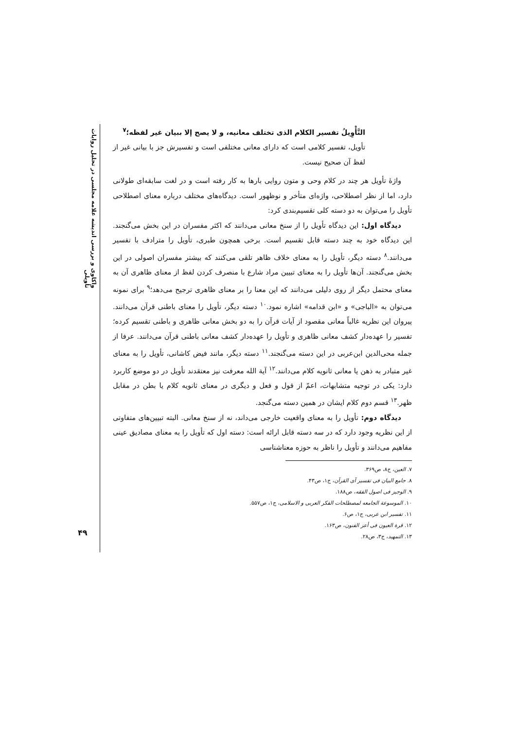واکاوی و بررسی اندیشه علامه مجلسی در تحلیل روایات تأویلی
۴۹
التَّأْوِيلُ تفسير الكلام الذی تختلف معانيه، و لا يصح إلا ببيان غير لفظه؛<sup>۷</sup>
تأویل، تفسیر کلامی است که دارای معانی مختلفی است و تفسیرش جز با بیانی غیر از لفظ آن صحیح نیست.
واژهٔ تأویل هر چند در کلام وحی و متون روایی بارها به کار رفته است و در لغت سابقه‌ای طولانی دارد، اما از نظر اصطلاحی، واژه‌ای متأخر و نوظهور است. دیدگاه‌های مختلف درباره معنای اصطلاحی تأویل را می‌توان به دو دسته کلی تقسیم‌بندی کرد:
دیدگاه اول: این دیدگاه تأویل را از سنخ معانی می‌دانند که اکثر مفسران در این بخش می‌گنجند. این دیدگاه خود به چند دسته قابل تقسیم است. برخی همچون طبری، تأویل را مترادف با تفسیر می‌دانند.<sup>۸</sup> دسته دیگر، تأویل را به معنای خلاف ظاهر تلقی می‌کنند که بیشتر مفسران اصولی در این بخش می‌گنجند. آن‌ها تأویل را به معنای تبیین مراد شارع با منصرف کردن لفظ از معنای ظاهری آن به معنای محتمل دیگر از روی دلیلی می‌دانند که این معنا را بر معنای ظاهری ترجیح می‌دهد؛<sup>۹</sup> برای نمونه می‌توان به «الباجی» و «ابن قدامه» اشاره نمود.<sup>۱۰</sup> دسته دیگر، تأویل را معنای باطنی قرآن می‌دانند. پیروان این نظریه غالباً معانی مقصود از آیات قرآن را به دو بخش معانی ظاهری و باطنی تقسیم کرده؛ تفسیر را عهده‌دار کشف معانی ظاهری و تأویل را عهده‌دار کشف معانی باطنی قرآن می‌دانند. عرفا از جمله محی‌الدین ابن‌عربی در این دسته می‌گنجند.<sup>۱۱</sup> دسته دیگر، مانند فیض کاشانی، تأویل را به معنای غیر متبادر به ذهن یا معانی ثانویه کلام می‌دانند.<sup>۱۲</sup> آیة الله معرفت نیز معتقدند تأویل در دو موضع کاربرد دارد: یکی در توجیه متشابهات، اعمّ از قول و فعل و دیگری در معنای ثانویه کلام یا بطن در مقابل ظهر.<sup>۱۳</sup> قسم دوم کلام ایشان در همین دسته می‌گنجد.
دیدگاه دوم: تأویل را به معنای واقعیت خارجی می‌داند، نه از سنخ معانی. البته تبیین‌های متفاوتی از این نظریه وجود دارد که در سه دسته قابل ارائه است: دسته اول که تأویل را به معنای مصادیق عینی مفاهیم می‌دانند و تأویل را ناظر به حوزه معناشناسی
۷. العین، ج۸، ص۳۶۹.
۸. جامع البیان فی تفسیر آی القرآن، ج۱، ص۴۳.
۹. الوجیز فی اصول الفقه، ص۱۸۸.
۱۰. الموسوعة الجامعه لمصطلحات الفکر العربی و الاسلامی، ج۱، ص۵۵۷.
۱۱. تفسیر ابن عربی، ج۱، ص۶.
۱۲. قرة العیون فی أعز الفنون، ص۱۶۳.
۱۳. التمهید، ج۳، ص۲۸.